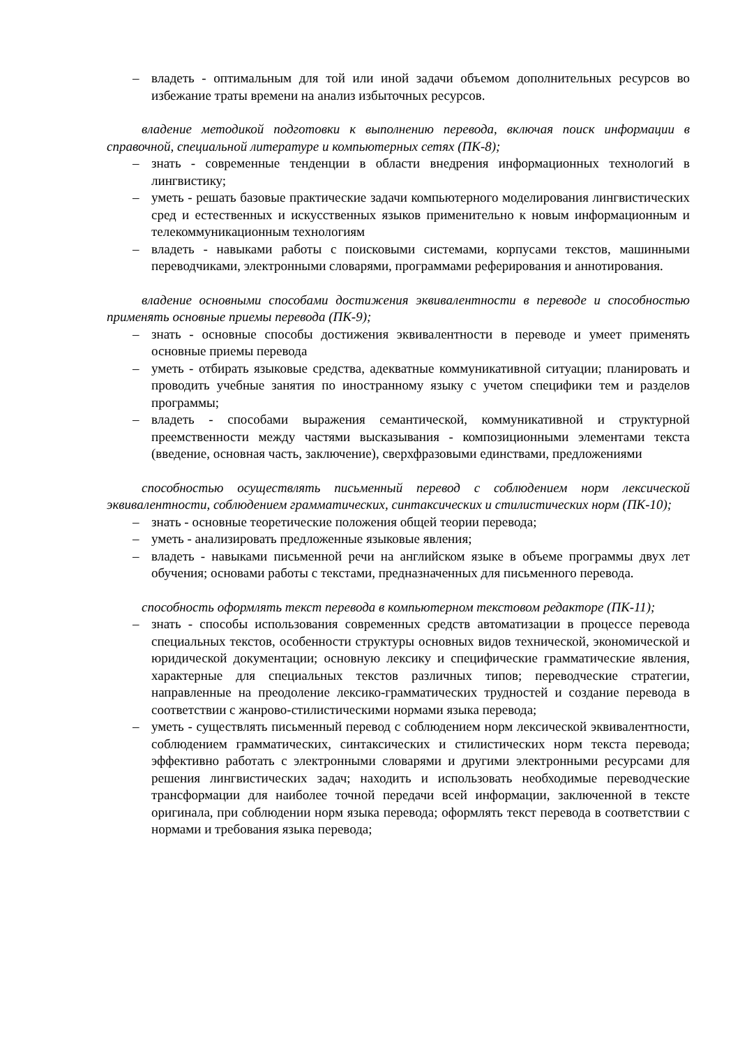– владеть - оптимальным для той или иной задачи объемом дополнительных ресурсов во избежание траты времени на анализ избыточных ресурсов.
владение методикой подготовки к выполнению перевода, включая поиск информации в справочной, специальной литературе и компьютерных сетях (ПК-8);
– знать - современные тенденции в области внедрения информационных технологий в лингвистику;
– уметь - решать базовые практические задачи компьютерного моделирования лингвистических сред и естественных и искусственных языков применительно к новым информационным и телекоммуникационным технологиям
– владеть - навыками работы с поисковыми системами, корпусами текстов, машинными переводчиками, электронными словарями, программами реферирования и аннотирования.
владение основными способами достижения эквивалентности в переводе и способностью применять основные приемы перевода (ПК-9);
– знать - основные способы достижения эквивалентности в переводе и умеет применять основные приемы перевода
– уметь - отбирать языковые средства, адекватные коммуникативной ситуации; планировать и проводить учебные занятия по иностранному языку с учетом специфики тем и разделов программы;
– владеть - способами выражения семантической, коммуникативной и структурной преемственности между частями высказывания - композиционными элементами текста (введение, основная часть, заключение), сверхфразовыми единствами, предложениями
способностью осуществлять письменный перевод с соблюдением норм лексической эквивалентности, соблюдением грамматических, синтаксических и стилистических норм (ПК-10);
– знать - основные теоретические положения общей теории перевода;
– уметь - анализировать предложенные языковые явления;
– владеть - навыками письменной речи на английском языке в объеме программы двух лет обучения; основами работы с текстами, предназначенных для письменного перевода.
способность оформлять текст перевода в компьютерном текстовом редакторе (ПК-11);
– знать - способы использования современных средств автоматизации в процессе перевода специальных текстов, особенности структуры основных видов технической, экономической и юридической документации; основную лексику и специфические грамматические явления, характерные для специальных текстов различных типов; переводческие стратегии, направленные на преодоление лексико-грамматических трудностей и создание перевода в соответствии с жанрово-стилистическими нормами языка перевода;
– уметь - существлять письменный перевод с соблюдением норм лексической эквивалентности, соблюдением грамматических, синтаксических и стилистических норм текста перевода; эффективно работать с электронными словарями и другими электронными ресурсами для решения лингвистических задач; находить и использовать необходимые переводческие трансформации для наиболее точной передачи всей информации, заключенной в тексте оригинала, при соблюдении норм языка перевода; оформлять текст перевода в соответствии с нормами и требования языка перевода;